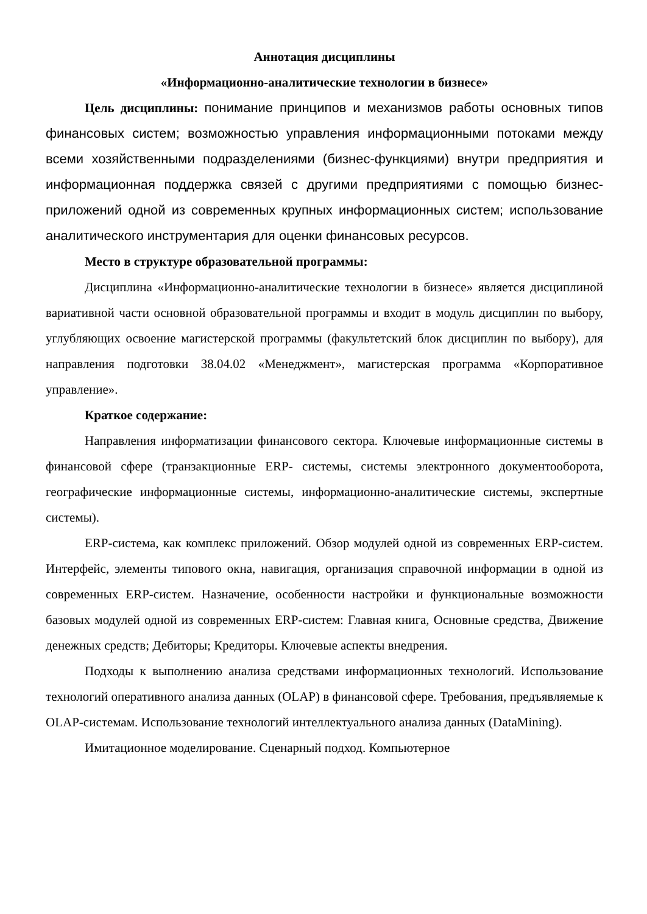Аннотация дисциплины
«Информационно-аналитические технологии в бизнесе»
Цель дисциплины: понимание принципов и механизмов работы основных типов финансовых систем; возможностью управления информационными потоками между всеми хозяйственными подразделениями (бизнес-функциями) внутри предприятия и информационная поддержка связей с другими предприятиями с помощью бизнес-приложений одной из современных крупных информационных систем; использование аналитического инструментария для оценки финансовых ресурсов.
Место в структуре образовательной программы:
Дисциплина «Информационно-аналитические технологии в бизнесе» является дисциплиной вариативной части основной образовательной программы и входит в модуль дисциплин по выбору, углубляющих освоение магистерской программы (факультетский блок дисциплин по выбору), для направления подготовки 38.04.02 «Менеджмент», магистерская программа «Корпоративное управление».
Краткое содержание:
Направления информатизации финансового сектора. Ключевые информационные системы в финансовой сфере (транзакционные ERP- системы, системы электронного документооборота, географические информационные системы, информационно-аналитические системы, экспертные системы).
ERP-система, как комплекс приложений. Обзор модулей одной из современных ERP-систем. Интерфейс, элементы типового окна, навигация, организация справочной информации в одной из современных ERP-систем. Назначение, особенности настройки и функциональные возможности базовых модулей одной из современных ERP-систем: Главная книга, Основные средства, Движение денежных средств; Дебиторы; Кредиторы. Ключевые аспекты внедрения.
Подходы к выполнению анализа средствами информационных технологий. Использование технологий оперативного анализа данных (OLAP) в финансовой сфере. Требования, предъявляемые к OLAP-системам. Использование технологий интеллектуального анализа данных (DataMining).
Имитационное моделирование. Сценарный подход. Компьютерное